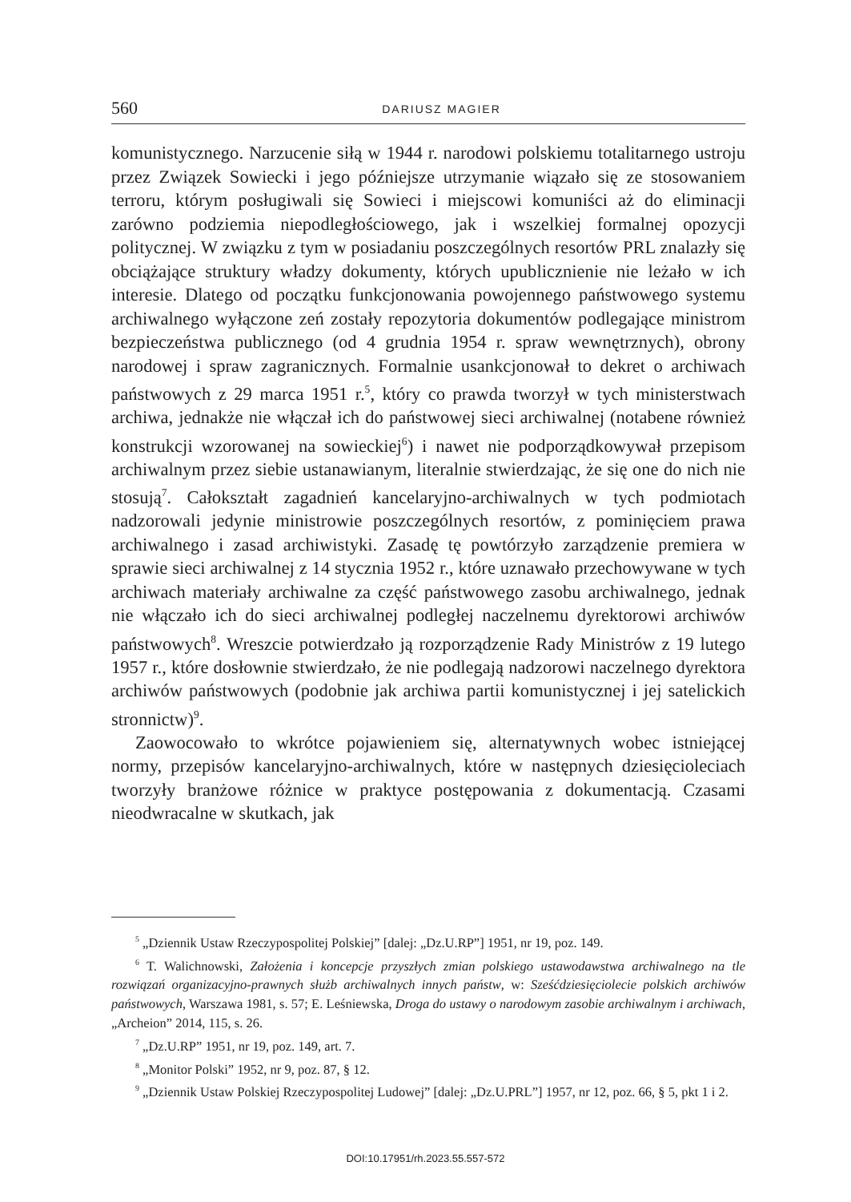560 DARIUSZ MAGIER
komunistycznego. Narzucenie siłą w 1944 r. narodowi polskiemu totalitarnego ustroju przez Związek Sowiecki i jego późniejsze utrzymanie wiązało się ze stosowaniem terroru, którym posługiwali się Sowieci i miejscowi komuniści aż do eliminacji zarówno podziemia niepodległościowego, jak i wszelkiej formalnej opozycji politycznej. W związku z tym w posiadaniu poszczególnych resortów PRL znalazły się obciążające struktury władzy dokumenty, których upublicznienie nie leżało w ich interesie. Dlatego od początku funkcjonowania powojennego państwowego systemu archiwalnego wyłączone zeń zostały repozytoria dokumentów podlegające ministrom bezpieczeństwa publicznego (od 4 grudnia 1954 r. spraw wewnętrznych), obrony narodowej i spraw zagranicznych. Formalnie usankcjonował to dekret o archiwach państwowych z 29 marca 1951 r.<sup>5</sup>, który co prawda tworzył w tych ministerstwach archiwa, jednakże nie włączał ich do państwowej sieci archiwalnej (notabene również konstrukcji wzorowanej na sowieckiej<sup>6</sup>) i nawet nie podporządkowywał przepisom archiwalnym przez siebie ustanawianym, literalnie stwierdzając, że się one do nich nie stosują<sup>7</sup>. Całokształt zagadnień kancelaryjno-archiwalnych w tych podmiotach nadzorowali jedynie ministrowie poszczególnych resortów, z pominięciem prawa archiwalnego i zasad archiwistyki. Zasadę tę powtórzyło zarządzenie premiera w sprawie sieci archiwalnej z 14 stycznia 1952 r., które uznawało przechowywane w tych archiwach materiały archiwalne za część państwowego zasobu archiwalnego, jednak nie włączało ich do sieci archiwalnej podległej naczelnemu dyrektorowi archiwów państwowych<sup>8</sup>. Wreszcie potwierdzało ją rozporządzenie Rady Ministrów z 19 lutego 1957 r., które dosłownie stwierdzało, że nie podlegają nadzorowi naczelnego dyrektora archiwów państwowych (podobnie jak archiwa partii komunistycznej i jej satelickich stronnictw)<sup>9</sup>.
Zaowocowało to wkrótce pojawieniem się, alternatywnych wobec istniejącej normy, przepisów kancelaryjno-archiwalnych, które w następnych dziesięcioleciach tworzyły branżowe różnice w praktyce postępowania z dokumentacją. Czasami nieodwracalne w skutkach, jak
<sup>5</sup> „Dziennik Ustaw Rzeczypospolitej Polskiej” [dalej: „Dz.U.RP”] 1951, nr 19, poz. 149.
<sup>6</sup> T. Walichnowski, Założenia i koncepcje przyszłych zmian polskiego ustawodawstwa archiwalnego na tle rozwiązań organizacyjno-prawnych służb archiwalnych innych państw, w: Sześćdziesięciolecie polskich archiwów państwowych, Warszawa 1981, s. 57; E. Leśniewska, Droga do ustawy o narodowym zasobie archiwalnym i archiwach, „Archeion” 2014, 115, s. 26.
<sup>7</sup> „Dz.U.RP” 1951, nr 19, poz. 149, art. 7.
<sup>8</sup> „Monitor Polski” 1952, nr 9, poz. 87, § 12.
<sup>9</sup> „Dziennik Ustaw Polskiej Rzeczypospolitej Ludowej” [dalej: „Dz.U.PRL”] 1957, nr 12, poz. 66, § 5, pkt 1 i 2.
DOI:10.17951/rh.2023.55.557-572